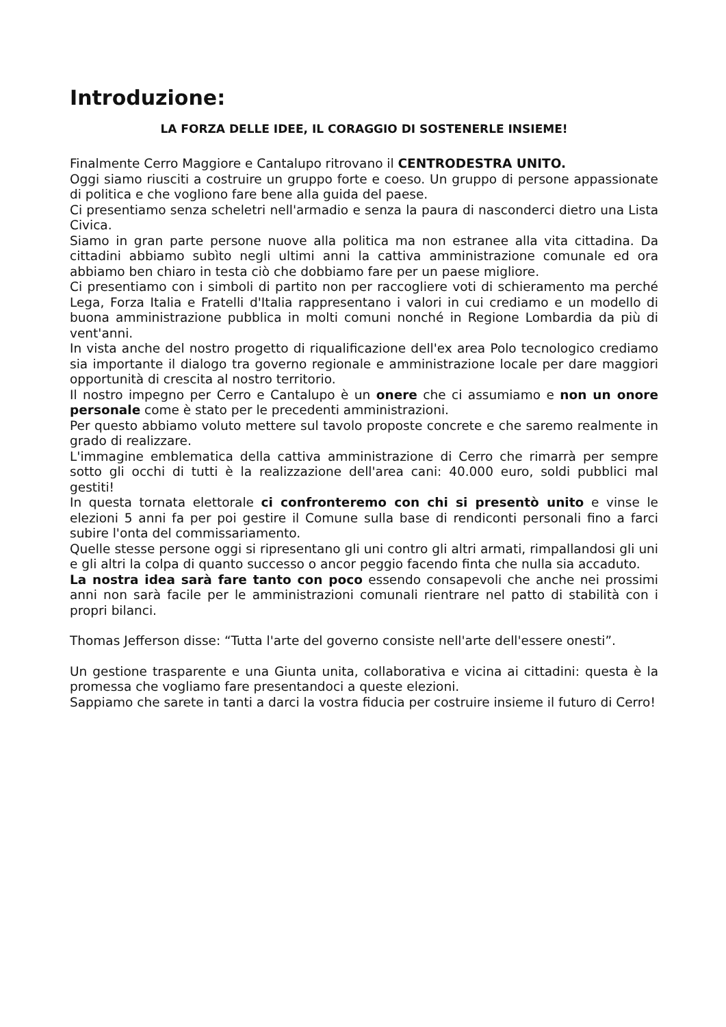Introduzione:
LA FORZA DELLE IDEE, IL CORAGGIO DI SOSTENERLE INSIEME!
Finalmente Cerro Maggiore e Cantalupo ritrovano il CENTRODESTRA UNITO.
Oggi siamo riusciti a costruire un gruppo forte e coeso. Un gruppo di persone appassionate di politica e che vogliono fare bene alla guida del paese.
Ci presentiamo senza scheletri nell'armadio e senza la paura di nasconderci dietro una Lista Civica.
Siamo in gran parte persone nuove alla politica ma non estranee alla vita cittadina. Da cittadini abbiamo subìto negli ultimi anni la cattiva amministrazione comunale ed ora abbiamo ben chiaro in testa ciò che dobbiamo fare per un paese migliore.
Ci presentiamo con i simboli di partito non per raccogliere voti di schieramento ma perché Lega, Forza Italia e Fratelli d'Italia rappresentano i valori in cui crediamo e un modello di buona amministrazione pubblica in molti comuni nonché in Regione Lombardia da più di vent'anni.
In vista anche del nostro progetto di riqualificazione dell'ex area Polo tecnologico crediamo sia importante il dialogo tra governo regionale e amministrazione locale per dare maggiori opportunità di crescita al nostro territorio.
Il nostro impegno per Cerro e Cantalupo è un onere che ci assumiamo e non un onore personale come è stato per le precedenti amministrazioni.
Per questo abbiamo voluto mettere sul tavolo proposte concrete e che saremo realmente in grado di realizzare.
L'immagine emblematica della cattiva amministrazione di Cerro che rimarrà per sempre sotto gli occhi di tutti è la realizzazione dell'area cani: 40.000 euro, soldi pubblici mal gestiti!
In questa tornata elettorale ci confronteremo con chi si presentò unito e vinse le elezioni 5 anni fa per poi gestire il Comune sulla base di rendiconti personali fino a farci subire l'onta del commissariamento.
Quelle stesse persone oggi si ripresentano gli uni contro gli altri armati, rimpallandosi gli uni e gli altri la colpa di quanto successo o ancor peggio facendo finta che nulla sia accaduto.
La nostra idea sarà fare tanto con poco essendo consapevoli che anche nei prossimi anni non sarà facile per le amministrazioni comunali rientrare nel patto di stabilità con i propri bilanci.
Thomas Jefferson disse: “Tutta l'arte del governo consiste nell'arte dell'essere onesti”.
Un gestione trasparente e una Giunta unita, collaborativa e vicina ai cittadini: questa è la promessa che vogliamo fare presentandoci a queste elezioni.
Sappiamo che sarete in tanti a darci la vostra fiducia per costruire insieme il futuro di Cerro!